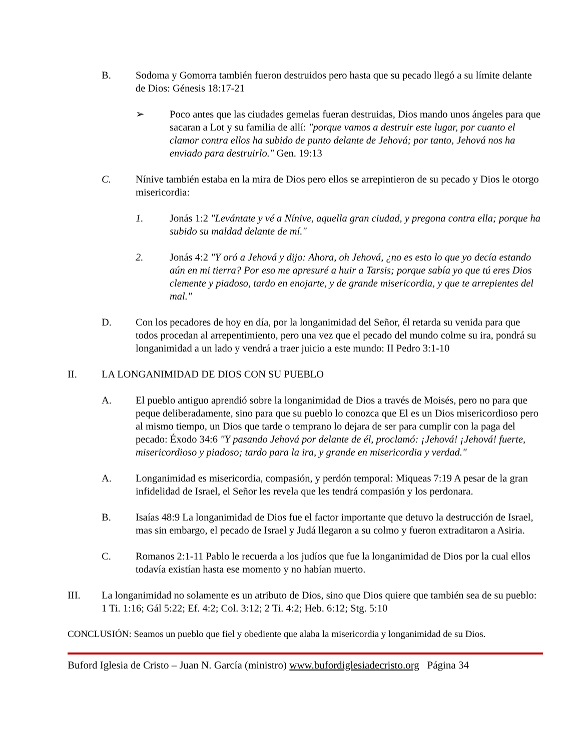B. Sodoma y Gomorra también fueron destruidos pero hasta que su pecado llegó a su límite delante de Dios: Génesis 18:17-21
➢ Poco antes que las ciudades gemelas fueran destruidas, Dios mando unos ángeles para que sacaran a Lot y su familia de allí: "porque vamos a destruir este lugar, por cuanto el clamor contra ellos ha subido de punto delante de Jehová; por tanto, Jehová nos ha enviado para destruirlo." Gen. 19:13
C. Nínive también estaba en la mira de Dios pero ellos se arrepintieron de su pecado y Dios le otorgo misericordia:
1. Jonás 1:2 "Levántate y vé a Nínive, aquella gran ciudad, y pregona contra ella; porque ha subido su maldad delante de mí."
2. Jonás 4:2 "Y oró a Jehová y dijo: Ahora, oh Jehová, ¿no es esto lo que yo decía estando aún en mi tierra? Por eso me apresuré a huir a Tarsis; porque sabía yo que tú eres Dios clemente y piadoso, tardo en enojarte, y de grande misericordia, y que te arrepientes del mal."
D. Con los pecadores de hoy en día, por la longanimidad del Señor, él retarda su venida para que todos procedan al arrepentimiento, pero una vez que el pecado del mundo colme su ira, pondrá su longanimidad a un lado y vendrá a traer juicio a este mundo: II Pedro 3:1-10
II. LA LONGANIMIDAD DE DIOS CON SU PUEBLO
A. El pueblo antiguo aprendió sobre la longanimidad de Dios a través de Moisés, pero no para que peque deliberadamente, sino para que su pueblo lo conozca que El es un Dios misericordioso pero al mismo tiempo, un Dios que tarde o temprano lo dejara de ser para cumplir con la paga del pecado: Éxodo 34:6 "Y pasando Jehová por delante de él, proclamó: ¡Jehová! ¡Jehová! fuerte, misericordioso y piadoso; tardo para la ira, y grande en misericordia y verdad."
A. Longanimidad es misericordia, compasión, y perdón temporal: Miqueas 7:19 A pesar de la gran infidelidad de Israel, el Señor les revela que les tendrá compasión y los perdonara.
B. Isaías 48:9 La longanimidad de Dios fue el factor importante que detuvo la destrucción de Israel, mas sin embargo, el pecado de Israel y Judá llegaron a su colmo y fueron extraditaron a Asiria.
C. Romanos 2:1-11 Pablo le recuerda a los judíos que fue la longanimidad de Dios por la cual ellos todavía existían hasta ese momento y no habían muerto.
III. La longanimidad no solamente es un atributo de Dios, sino que Dios quiere que también sea de su pueblo: 1 Ti. 1:16; Gál 5:22; Ef. 4:2; Col. 3:12; 2 Ti. 4:2; Heb. 6:12; Stg. 5:10
CONCLUSIÓN: Seamos un pueblo que fiel y obediente que alaba la misericordia y longanimidad de su Dios.
Buford Iglesia de Cristo – Juan N. García (ministro) www.bufordiglesiadecristo.org Página 34